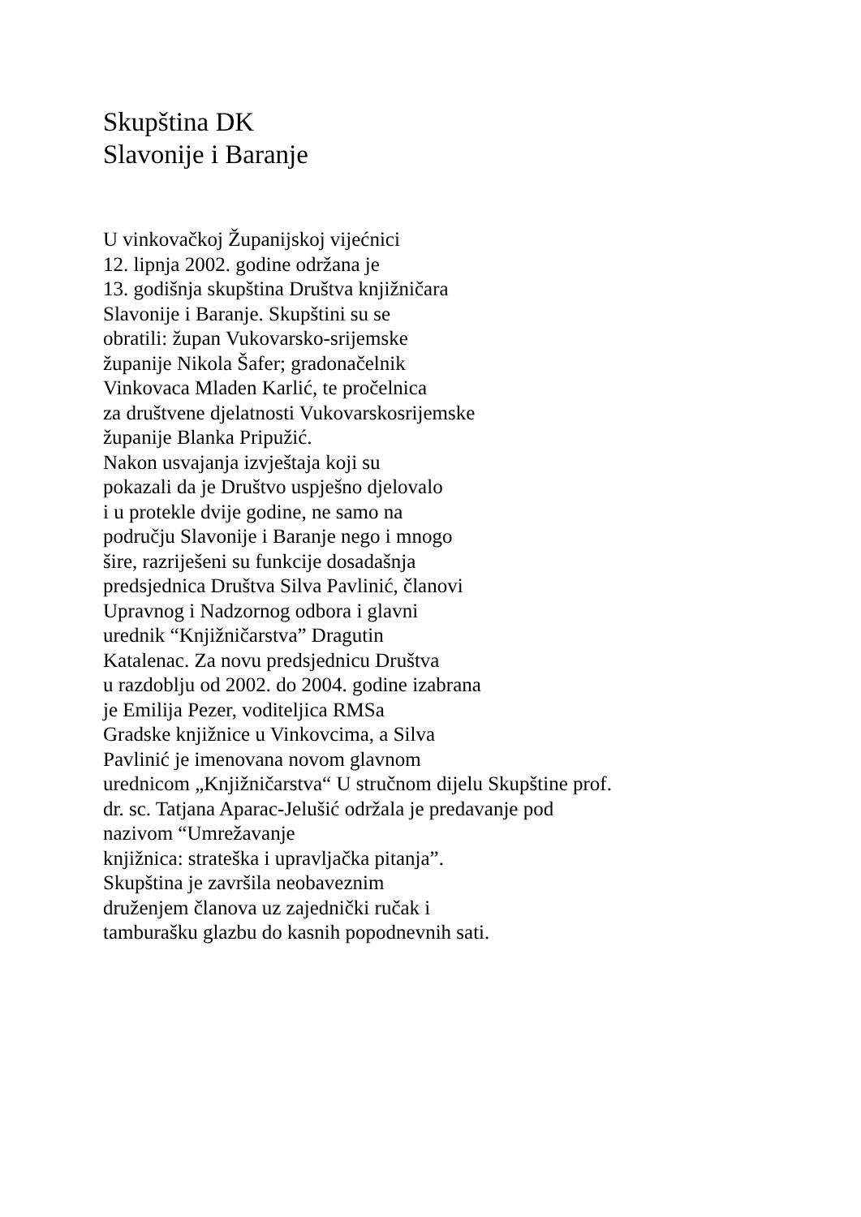Skupština DK
Slavonije i Baranje
U vinkovačkoj Županijskoj vijećnici
12. lipnja 2002. godine održana je
13. godišnja skupština Društva knjižničara
Slavonije i Baranje. Skupštini su se
obratili: župan Vukovarsko-srijemske
županije Nikola Šafer; gradonačelnik
Vinkovaca Mladen Karlić, te pročelnica
za društvene djelatnosti Vukovarskosrijemske
županije Blanka Pripužić.
Nakon usvajanja izvještaja koji su
pokazali da je Društvo uspješno djelovalo
i u protekle dvije godine, ne samo na
području Slavonije i Baranje nego i mnogo
šire, razriješeni su funkcije dosadašnja
predsjednica Društva Silva Pavlinić, članovi
Upravnog i Nadzornog odbora i glavni
urednik “Knjižničarstva” Dragutin
Katalenac. Za novu predsjednicu Društva
u razdoblju od 2002. do 2004. godine izabrana
je Emilija Pezer, voditeljica RMSa
Gradske knjižnice u Vinkovcima, a Silva
Pavlinić je imenovana novom glavnom
urednicom „Knjižničarstva“ U stručnom dijelu Skupštine prof.
dr. sc. Tatjana Aparac-Jelušić održala je predavanje pod
nazivom “Umrežavanje
knjižnica: strateška i upravljačka pitanja”.
Skupština je završila neobaveznim
druženjem članova uz zajednički ručak i
tamburašku glazbu do kasnih popodnevnih sati.